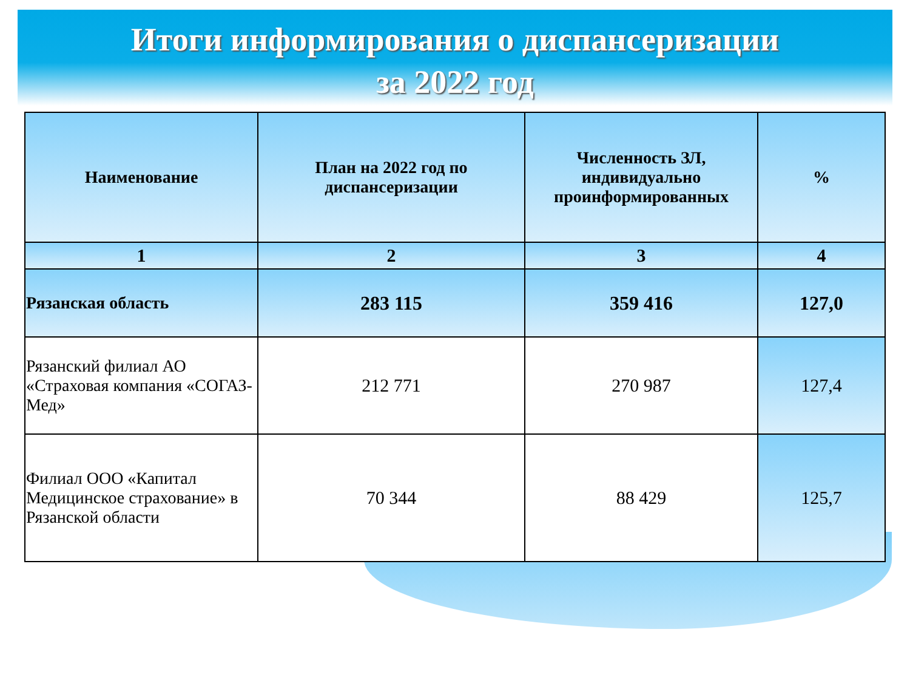Итоги информирования о диспансеризации
за 2022 год
| Наименование | План на 2022 год по диспансеризации | Численность ЗЛ, индивидуально проинформированных | % |
| --- | --- | --- | --- |
| 1 | 2 | 3 | 4 |
| Рязанская область | 283 115 | 359 416 | 127,0 |
| Рязанский филиал АО «Страховая компания «СОГАЗ-Мед» | 212 771 | 270 987 | 127,4 |
| Филиал ООО «Капитал Медицинское страхование» в Рязанской области | 70 344 | 88 429 | 125,7 |